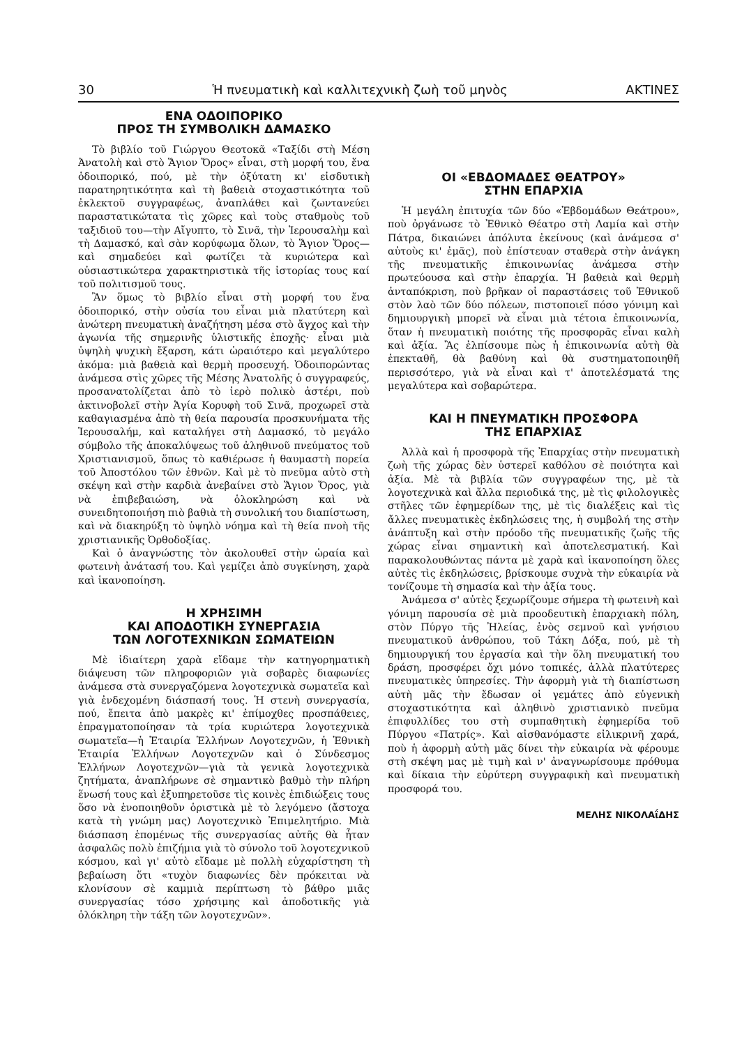30 Ἡ πνευματικὴ καὶ καλλιτεχνικὴ ζωὴ τοῦ μηνὸς ΑΚΤΙΝΕΣ
ΕΝΑ ΟΔΟΙΠΟΡΙΚΟ
ΠΡΟΣ ΤΗ ΣΥΜΒΟΛΙΚΗ ΔΑΜΑΣΚΟ
Τὸ βιβλίο τοῦ Γιώργου Θεοτοκᾶ «Ταξίδι στὴ Μέση Ἀνατολὴ καὶ στὸ Ἅγιον Ὄρος» εἶναι, στὴ μορφή του, ἕνα ὁδοιπορικό, πού, μὲ τὴν ὀξύτατη κι' εἰσδυτικὴ παρατηρητικότητα καὶ τὴ βαθειὰ στοχαστικότητα τοῦ ἐκλεκτοῦ συγγραφέως, ἀναπλάθει καὶ ζωντανεύει παραστατικώτατα τὶς χῶρες καὶ τοὺς σταθμοὺς τοῦ ταξιδιοῦ του—τὴν Αἴγυπτο, τὸ Σινᾶ, τὴν Ἱερουσαλὴμ καὶ τὴ Δαμασκό, καὶ σὰν κορύφωμα ὅλων, τὸ Ἅγιον Ὄρος—καὶ σημαδεύει καὶ φωτίζει τὰ κυριώτερα καὶ οὐσιαστικώτερα χαρακτηριστικὰ τῆς ἱστορίας τους καί τοῦ πολιτισμοῦ τους.
Ἂν ὅμως τὸ βιβλίο εἶναι στὴ μορφή του ἕνα ὁδοιπορικό, στὴν οὐσία του εἶναι μιὰ πλατύτερη καὶ ἀνώτερη πνευματικὴ ἀναζήτηση μέσα στὸ ἄγχος καὶ τὴν ἀγωνία τῆς σημερινῆς ὑλιστικῆς ἐποχῆς· εἶναι μιὰ ὑψηλὴ ψυχικὴ ἔξαρση, κάτι ὡραιότερο καὶ μεγαλύτερο ἀκόμα: μιὰ βαθειὰ καὶ θερμὴ προσευχή. Ὁδοιπορώντας ἀνάμεσα στὶς χῶρες τῆς Μέσης Ἀνατολῆς ὁ συγγραφεύς, προσανατολίζεται ἀπὸ τὸ ἱερὸ πολικὸ ἀστέρι, ποὺ ἀκτινοβολεῖ στὴν Ἁγία Κορυφὴ τοῦ Σινᾶ, προχωρεῖ στὰ καθαγιασμένα ἀπὸ τὴ θεία παρουσία προσκυνήματα τῆς Ἱερουσαλήμ, καὶ καταλήγει στὴ Δαμασκό, τὸ μεγάλο σύμβολο τῆς ἀποκαλύψεως τοῦ ἀληθινοῦ πνεύματος τοῦ Χριστιανισμοῦ, ὅπως τὸ καθιέρωσε ἡ θαυμαστὴ πορεία τοῦ Ἀποστόλου τῶν ἐθνῶν. Καὶ μὲ τὸ πνεῦμα αὐτὸ στὴ σκέψη καὶ στὴν καρδιὰ ἀνεβαίνει στὸ Ἅγιον Ὄρος, γιὰ νὰ ἐπιβεβαιώση, νὰ ὁλοκληρώση καὶ νὰ συνειδητοποιήση πιὸ βαθιὰ τὴ συνολική του διαπίστωση, καὶ νὰ διακηρύξη τὸ ὑψηλὸ νόημα καὶ τὴ θεία πνοὴ τῆς χριστιανικῆς Ὀρθοδοξίας.
Καὶ ὁ ἀναγνώστης τὸν ἀκολουθεῖ στὴν ὡραία καὶ φωτεινὴ ἀνάτασή του. Καὶ γεμίζει ἀπὸ συγκίνηση, χαρὰ καὶ ἱκανοποίηση.
Η ΧΡΗΣΙΜΗ
ΚΑΙ ΑΠΟΔΟΤΙΚΗ ΣΥΝΕΡΓΑΣΙΑ
ΤΩΝ ΛΟΓΟΤΕΧΝΙΚΩΝ ΣΩΜΑΤΕΙΩΝ
Μὲ ἰδιαίτερη χαρὰ εἴδαμε τὴν κατηγορηματικὴ διάψευση τῶν πληροφοριῶν γιὰ σοβαρὲς διαφωνίες ἀνάμεσα στὰ συνεργαζόμενα λογοτεχνικὰ σωματεῖα καὶ γιὰ ἐνδεχομένη διάσπασή τους. Ἡ στενὴ συνεργασία, πού, ἔπειτα ἀπὸ μακρὲς κι' ἐπίμοχθες προσπάθειες, ἐπραγματοποίησαν τὰ τρία κυριώτερα λογοτεχνικὰ σωματεῖα—ἡ Ἑταιρία Ἑλλήνων Λογοτεχνῶν, ἡ Ἐθνικὴ Ἑταιρία Ἑλλήνων Λογοτεχνῶν καὶ ὁ Σύνδεσμος Ἑλλήνων Λογοτεχνῶν—γιὰ τὰ γενικὰ λογοτεχνικὰ ζητήματα, ἀναπλήρωνε σὲ σημαντικὸ βαθμὸ τὴν πλήρη ἕνωσή τους καὶ ἐξυπηρετοῦσε τὶς κοινὲς ἐπιδιώξεις τους ὅσο νὰ ἑνοποιηθοῦν ὁριστικὰ μὲ τὸ λεγόμενο (ἄστοχα κατὰ τὴ γνώμη μας) Λογοτεχνικὸ Ἐπιμελητήριο. Μιὰ διάσπαση ἑπομένως τῆς συνεργασίας αὐτῆς θὰ ἦταν ἀσφαλῶς πολὺ ἐπιζήμια γιὰ τὸ σύνολο τοῦ λογοτεχνικοῦ κόσμου, καὶ γι' αὐτὸ εἴδαμε μὲ πολλὴ εὐχαρίστηση τὴ βεβαίωση ὅτι «τυχὸν διαφωνίες δὲν πρόκειται νὰ κλονίσουν σὲ καμμιὰ περίπτωση τὸ βάθρο μιᾶς συνεργασίας τόσο χρήσιμης καὶ ἀποδοτικῆς γιὰ ὁλόκληρη τὴν τάξη τῶν λογοτεχνῶν».
ΟΙ «ΕΒΔΟΜΑΔΕΣ ΘΕΑΤΡΟΥ»
ΣΤΗΝ ΕΠΑΡΧΙΑ
Ἡ μεγάλη ἐπιτυχία τῶν δύο «Ἑβδομάδων Θεάτρου», ποὺ ὀργάνωσε τὸ Ἐθνικὸ Θέατρο στὴ Λαμία καὶ στὴν Πάτρα, δικαιώνει ἀπόλυτα ἐκείνους (καὶ ἀνάμεσα σ' αὐτοὺς κι' ἐμᾶς), ποὺ ἐπίστευαν σταθερὰ στὴν ἀνάγκη τῆς πνευματικῆς ἐπικοινωνίας ἀνάμεσα στὴν πρωτεύουσα καὶ στὴν ἐπαρχία. Ἡ βαθειὰ καὶ θερμὴ ἀνταπόκριση, ποὺ βρῆκαν οἱ παραστάσεις τοῦ Ἐθνικοῦ στὸν λαὸ τῶν δύο πόλεων, πιστοποιεῖ πόσο γόνιμη καὶ δημιουργικὴ μπορεῖ νὰ εἶναι μιὰ τέτοια ἐπικοινωνία, ὅταν ἡ πνευματικὴ ποιότης τῆς προσφορᾶς εἶναι καλὴ καὶ ἀξία. Ἂς ἐλπίσουμε πὼς ἡ ἐπικοινωνία αὐτὴ θὰ ἐπεκταθῆ, θὰ βαθύνη καὶ θὰ συστηματοποιηθῆ περισσότερο, γιὰ νὰ εἶναι καὶ τ' ἀποτελέσματά της μεγαλύτερα καὶ σοβαρώτερα.
ΚΑΙ Η ΠΝΕΥΜΑΤΙΚΗ ΠΡΟΣΦΟΡΑ
ΤΗΣ ΕΠΑΡΧΙΑΣ
Ἀλλὰ καὶ ἡ προσφορὰ τῆς Ἐπαρχίας στὴν πνευματικὴ ζωὴ τῆς χώρας δὲν ὑστερεῖ καθόλου σὲ ποιότητα καὶ ἀξία. Μὲ τὰ βιβλία τῶν συγγραφέων της, μὲ τὰ λογοτεχνικὰ καὶ ἄλλα περιοδικά της, μὲ τὶς φιλολογικὲς στῆλες τῶν ἐφημερίδων της, μὲ τὶς διαλέξεις καὶ τὶς ἄλλες πνευματικὲς ἐκδηλώσεις της, ἡ συμβολή της στὴν ἀνάπτυξη καὶ στὴν πρόοδο τῆς πνευματικῆς ζωῆς τῆς χώρας εἶναι σημαντικὴ καὶ ἀποτελεσματική. Καὶ παρακολουθώντας πάντα μὲ χαρὰ καὶ ἱκανοποίηση ὅλες αὐτὲς τὶς ἐκδηλώσεις, βρίσκουμε συχνὰ τὴν εὐκαιρία νὰ τονίζουμε τὴ σημασία καὶ τὴν ἀξία τους.
Ἀνάμεσα σ' αὐτὲς ξεχωρίζουμε σήμερα τὴ φωτεινὴ καὶ γόνιμη παρουσία σὲ μιὰ προοδευτικὴ ἐπαρχιακὴ πόλη, στὸν Πύργο τῆς Ἠλείας, ἑνὸς σεμνοῦ καὶ γνήσιου πνευματικοῦ ἀνθρώπου, τοῦ Τάκη Δόξα, πού, μὲ τὴ δημιουργική του ἐργασία καὶ τὴν ὅλη πνευματική του δράση, προσφέρει ὄχι μόνο τοπικές, ἀλλὰ πλατύτερες πνευματικὲς ὑπηρεσίες. Τὴν ἀφορμὴ γιὰ τὴ διαπίστωση αὐτὴ μᾶς τὴν ἔδωσαν οἱ γεμάτες ἀπὸ εὐγενικὴ στοχαστικότητα καὶ ἀληθινὸ χριστιανικὸ πνεῦμα ἐπιφυλλίδες του στὴ συμπαθητικὴ ἐφημερίδα τοῦ Πύργου «Πατρίς». Καὶ αἰσθανόμαστε εἰλικρινῆ χαρά, ποὺ ἡ ἀφορμὴ αὐτὴ μᾶς δίνει τὴν εὐκαιρία νὰ φέρουμε στὴ σκέψη μας μὲ τιμὴ καὶ ν' ἀναγνωρίσουμε πρόθυμα καὶ δίκαια τὴν εὐρύτερη συγγραφικὴ καὶ πνευματικὴ προσφορά του.
ΜΕΛΗΣ ΝΙΚΟΛΑΐΔΗΣ